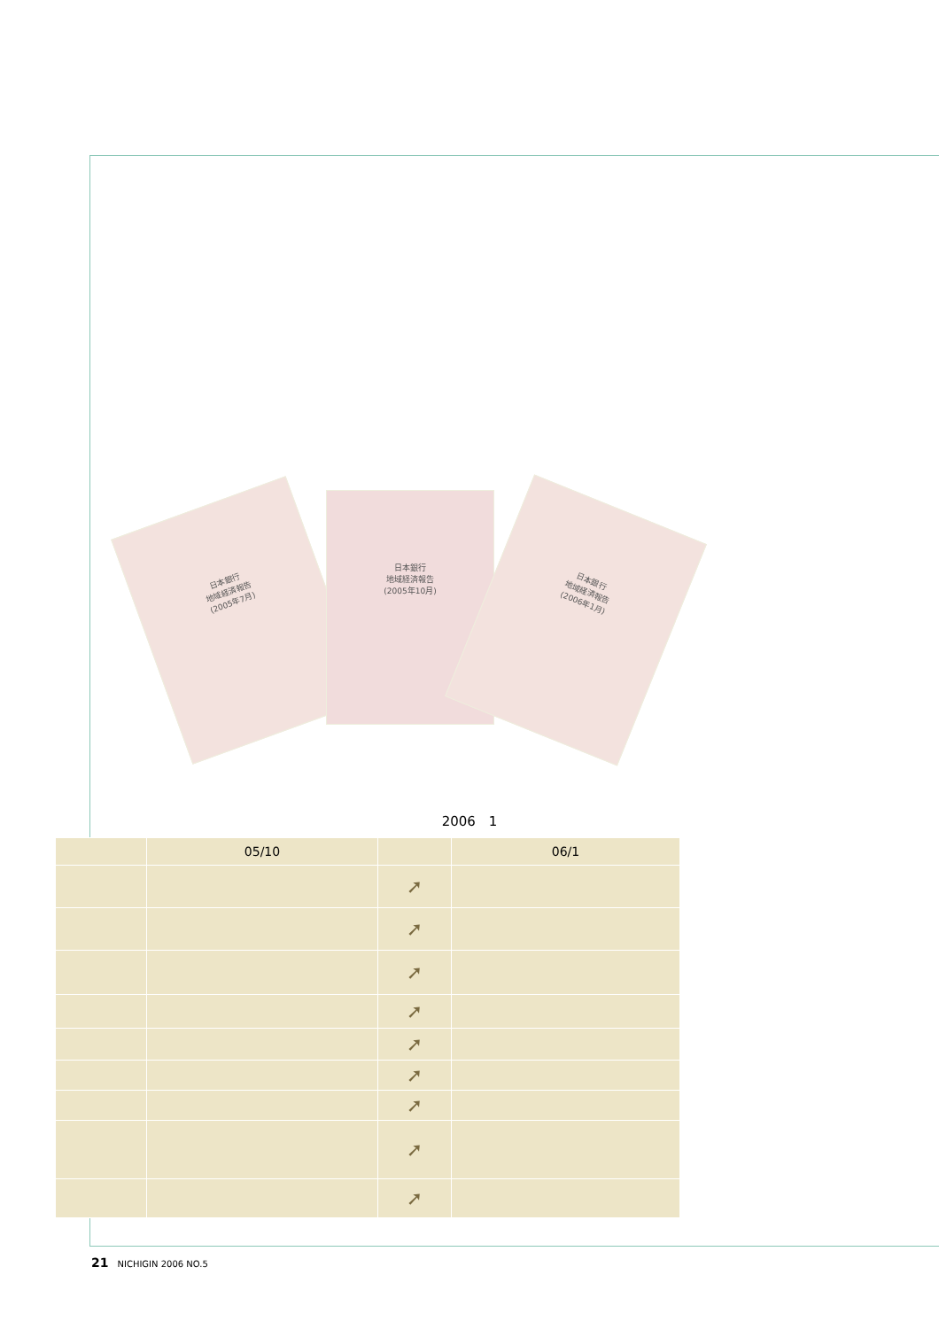日本銀行
地域経済報告
(2005年7月)
日本銀行
地域経済報告
(2005年10月)
日本銀行
地域経済報告
(2006年1月)
2006　1
| | 05/10 | | 06/1 |
| --- | --- | --- | --- |
| | | ➚ | |
| | | ➚ | |
| | | ➚ | |
| | | ➚ | |
| | | ➚ | |
| | | ➚ | |
| | | ➚ | |
| | | ➚ | |
| | | ➚ | |
21 NICHIGIN 2006 NO.5